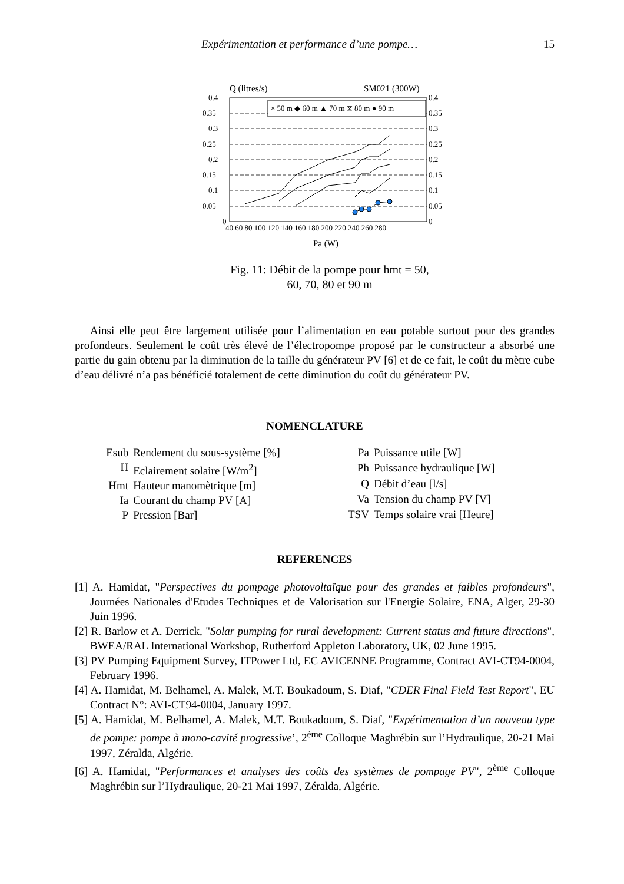Expérimentation et performance d’une pompe… 15
Q (litres/s)
SM021 (300W)
× 50 m ◆ 60 m ▲ 70 m ⧖ 80 m ● 90 m
0.4
0.35
0.3
0.25
0.2
0.15
0.1
0.05
0
0.4
0.35
0.3
0.25
0.2
0.15
0.1
0.05
0
40 60 80 100 120 140 160 180 200 220 240 260 280
Pa (W)
Fig. 11: Débit de la pompe pour hmt = 50,
60, 70, 80 et 90 m
Ainsi elle peut être largement utilisée pour l’alimentation en eau potable surtout pour des grandes profondeurs. Seulement le coût très élevé de l’électropompe proposé par le constructeur a absorbé une partie du gain obtenu par la diminution de la taille du générateur PV [6] et de ce fait, le coût du mètre cube d’eau délivré n’a pas bénéficié totalement de cette diminution du coût du générateur PV.
NOMENCLATURE
| Esub | Rendement du sous-système [%] |
| H | Eclairement solaire [W/m<sup>2</sup>] |
| Hmt | Hauteur manomètrique [m] |
| Ia | Courant du champ PV [A] |
| P | Pression [Bar] |
| Pa | Puissance utile [W] |
| Ph | Puissance hydraulique [W] |
| Q | Débit d’eau [l/s] |
| Va | Tension du champ PV [V] |
| TSV | Temps solaire vrai [Heure] |
REFERENCES
[1] A. Hamidat, "Perspectives du pompage photovoltaïque pour des grandes et faibles profondeurs", Journées Nationales d'Etudes Techniques et de Valorisation sur l'Energie Solaire, ENA, Alger, 29-30 Juin 1996.
[2] R. Barlow et A. Derrick, "Solar pumping for rural development: Current status and future directions", BWEA/RAL International Workshop, Rutherford Appleton Laboratory, UK, 02 June 1995.
[3] PV Pumping Equipment Survey, ITPower Ltd, EC AVICENNE Programme, Contract AVI-CT94-0004, February 1996.
[4] A. Hamidat, M. Belhamel, A. Malek, M.T. Boukadoum, S. Diaf, "CDER Final Field Test Report", EU Contract N°: AVI-CT94-0004, January 1997.
[5] A. Hamidat, M. Belhamel, A. Malek, M.T. Boukadoum, S. Diaf, "Expérimentation d’un nouveau type de pompe: pompe à mono-cavité progressive’, 2<sup>ème</sup> Colloque Maghrébin sur l’Hydraulique, 20-21 Mai 1997, Zéralda, Algérie.
[6] A. Hamidat, "Performances et analyses des coûts des systèmes de pompage PV", 2<sup>ème</sup> Colloque Maghrébin sur l’Hydraulique, 20-21 Mai 1997, Zéralda, Algérie.